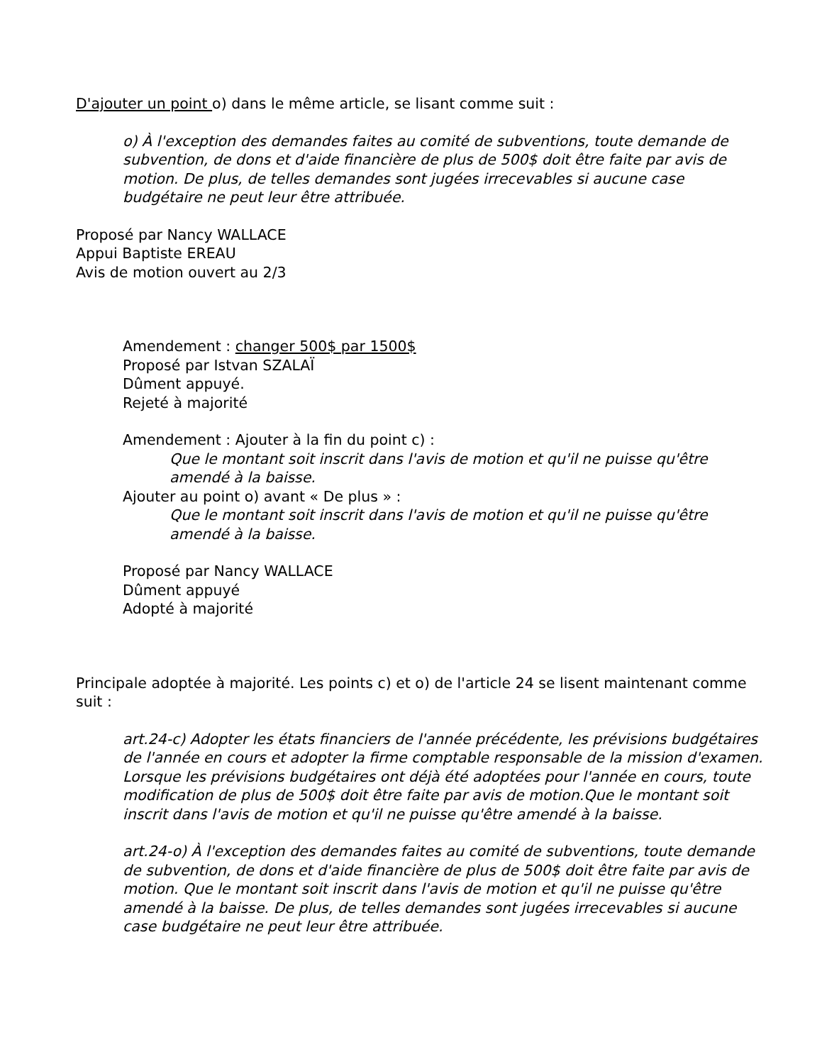D'ajouter un point o) dans le même article, se lisant comme suit :
o) À l'exception des demandes faites au comité de subventions, toute demande de subvention, de dons et d'aide financière de plus de 500$ doit être faite par avis de motion. De plus, de telles demandes sont jugées irrecevables si aucune case budgétaire ne peut leur être attribuée.
Proposé par Nancy WALLACE
Appui Baptiste EREAU
Avis de motion ouvert au 2/3
Amendement : changer 500$ par 1500$
Proposé par Istvan SZALAÏ
Dûment appuyé.
Rejeté à majorité
Amendement : Ajouter à la fin du point c) :
Que le montant soit inscrit dans l'avis de motion et qu'il ne puisse qu'être amendé à la baisse.
Ajouter au point o) avant « De plus » :
Que le montant soit inscrit dans l'avis de motion et qu'il ne puisse qu'être amendé à la baisse.
Proposé par Nancy WALLACE
Dûment appuyé
Adopté à majorité
Principale adoptée à majorité. Les points c) et o) de l'article 24 se lisent maintenant comme suit :
art.24-c) Adopter les états financiers de l'année précédente, les prévisions budgétaires de l'année en cours et adopter la firme comptable responsable de la mission d'examen. Lorsque les prévisions budgétaires ont déjà été adoptées pour l'année en cours, toute modification de plus de 500$ doit être faite par avis de motion.Que le montant soit inscrit dans l'avis de motion et qu'il ne puisse qu'être amendé à la baisse.
art.24-o) À l'exception des demandes faites au comité de subventions, toute demande de subvention, de dons et d'aide financière de plus de 500$ doit être faite par avis de motion. Que le montant soit inscrit dans l'avis de motion et qu'il ne puisse qu'être amendé à la baisse. De plus, de telles demandes sont jugées irrecevables si aucune case budgétaire ne peut leur être attribuée.